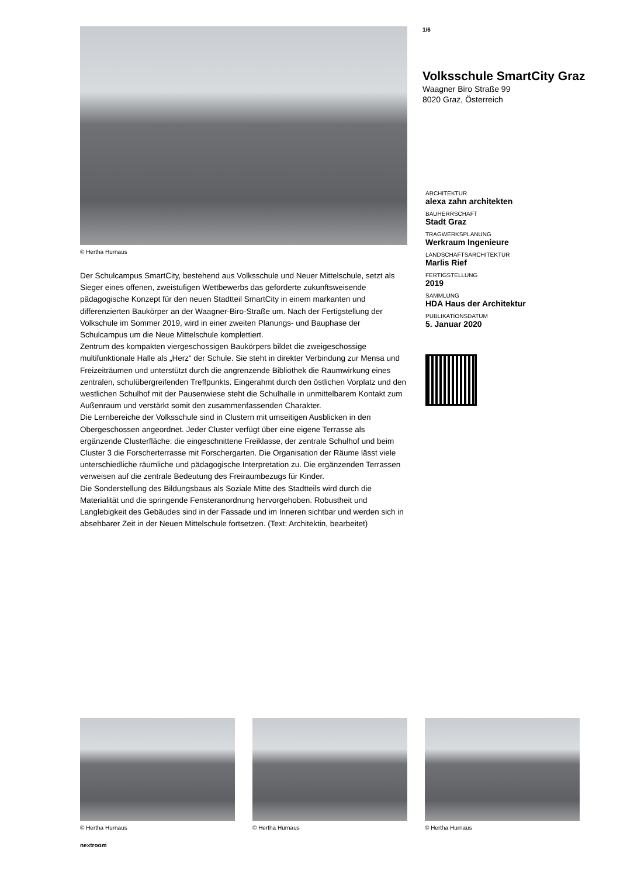© Hertha Hurnaus
Der Schulcampus SmartCity, bestehend aus Volksschule und Neuer Mittelschule, setzt als Sieger eines offenen, zweistufigen Wettbewerbs das geforderte zukunftsweisende pädagogische Konzept für den neuen Stadtteil SmartCity in einem markanten und differenzierten Baukörper an der Waagner-Biro-Straße um. Nach der Fertigstellung der Volkschule im Sommer 2019, wird in einer zweiten Planungs- und Bauphase der Schulcampus um die Neue Mittelschule komplettiert.
Zentrum des kompakten viergeschossigen Baukörpers bildet die zweigeschossige multifunktionale Halle als „Herz“ der Schule. Sie steht in direkter Verbindung zur Mensa und Freizeiträumen und unterstützt durch die angrenzende Bibliothek die Raumwirkung eines zentralen, schulübergreifenden Treffpunkts. Eingerahmt durch den östlichen Vorplatz und den westlichen Schulhof mit der Pausenwiese steht die Schulhalle in unmittelbarem Kontakt zum Außenraum und verstärkt somit den zusammenfassenden Charakter.
Die Lernbereiche der Volksschule sind in Clustern mit umseitigen Ausblicken in den Obergeschossen angeordnet. Jeder Cluster verfügt über eine eigene Terrasse als ergänzende Clusterfläche: die eingeschnittene Freiklasse, der zentrale Schulhof und beim Cluster 3 die Forscherterrasse mit Forschergarten. Die Organisation der Räume lässt viele unterschiedliche räumliche und pädagogische Interpretation zu. Die ergänzenden Terrassen verweisen auf die zentrale Bedeutung des Freiraumbezugs für Kinder.
Die Sonderstellung des Bildungsbaus als Soziale Mitte des Stadtteils wird durch die Materialität und die springende Fensteranordnung hervorgehoben. Robustheit und Langlebigkeit des Gebäudes sind in der Fassade und im Inneren sichtbar und werden sich in absehbarer Zeit in der Neuen Mittelschule fortsetzen. (Text: Architektin, bearbeitet)
1/6
Volksschule SmartCity Graz
Waagner Biro Straße 99
8020 Graz, Österreich
ARCHITEKTUR
alexa zahn architekten
BAUHERRSCHAFT
Stadt Graz
TRAGWERKSPLANUNG
Werkraum Ingenieure
LANDSCHAFTSARCHITEKTUR
Marlis Rief
FERTIGSTELLUNG
2019
SAMMLUNG
HDA Haus der Architektur
PUBLIKATIONSDATUM
5. Januar 2020
© Hertha Hurnaus © Hertha Hurnaus © Hertha Hurnaus
nextroom